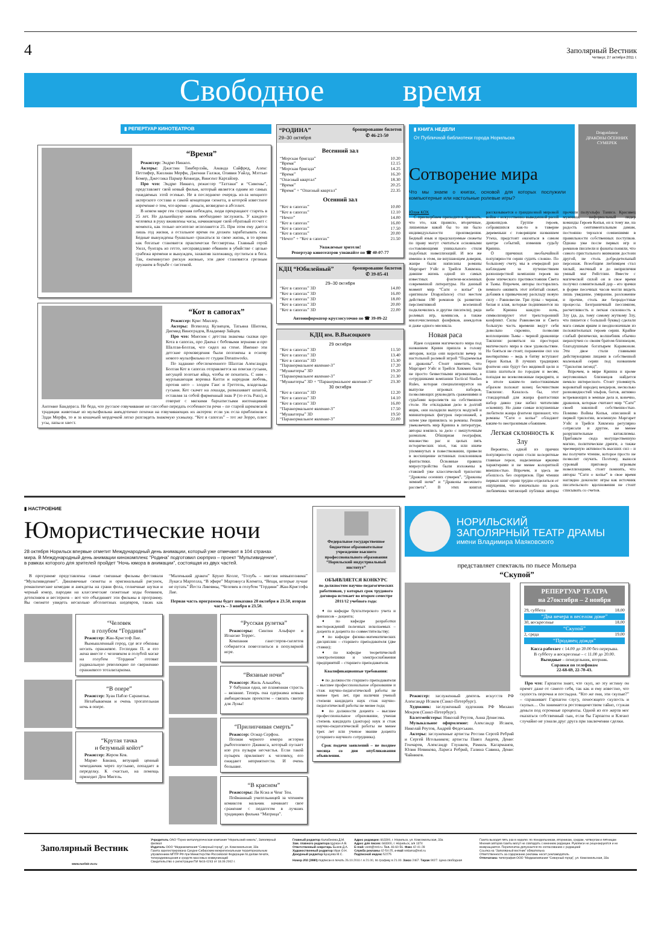4 Заполярный Вестник
Четверг, 27 октября 2011 г.
Свободное время
▮ РЕПЕРТУАР КИНОТЕАТРОВ
“Время”
Режиссер: Эндрю Никкол.
Актеры: Джастин Тимберлэйк, Аманда Сайфред, Алекс Петтифер, Киллиан Мерфи, Джонни Галэки, Оливия Уайлд, Мэттью Бомер, Джессика Паркер Кеннеди, Винсент Картайзер.
Про что: Эндрю Никкол, режиссер “Таттаки” и “Симоны”, представляет свой новый фильм, который является одним из самых ожидаемых этой осенью. Не в последнюю очередь из-за мощного актерского состава и самой концепции сюжета, в которой известное изречение о том, что время – деньги, возведено в абсолют.
В новом мире ген старения побежден, люди прекращают стареть в 25 лет. Но дальнейшую жизнь необходимо заслужить. У каждого человека в руку вживлены часы, начинающие свой обратный отсчет с момента, как только носителю исполняется 25. При этом ему дается лишь год жизни, а остальное время он должен зарабатывать сам. Бедные вынуждены буквально сражаться за свою жизнь, в то время как богатые становятся практически бессмертны. Главный герой Уилл, бунтарь из гетто, несправедливо обвинен в убийстве с целью грабежа времени и вынужден, захватив заложницу, пуститься в бега. Так, ежеминутно рискуя жизнью, эти двое становятся грозным оружием в борьбе с системой.
“Кот в сапогах”
Режиссер: Крис Миллер.
Актеры: Всеволод Кузнецов, Татьяна Шитова, Диомид Виноградов, Владимир Зайцев.
Про что: Многим с детства знакомы сказки про Кота в сапогах, про Джека с бобовыми зернами и про Шалтая-Болтая, что сидел на стене. Именно эти детские произведения были положены в основу нового мультфильма от студии Dreamworks.
По заданию обеспокоенного Шалтая Александра Болтая Кот в сапогах отправляется на поиски гусыни, несущей золотые яйца, чтобы ее похитить. С ним – мурлыкающая воровка Китти и народная любовь, против него – злодеи Ганс и Греттель, владельцы гусыни. Кот скачет на лошади, размахивает шпагой, оставляя за собой фирменный знак Р (то есть Puss), и говорит с мягкими бархатистыми интонациями Антонио Бандераса. Не беда, что русское озвучивание не способно передать особенности речи – по старой шрековской традиции животные из мультфильма анекдотично похожи на озвучивающих их актеров: если уж осла приблизили к Эдди Мерфи, то и за кошачьей мордочкой легко разглядеть знакомую ухмылку. “Кот в сапогах” – тот же Зорро, плюс усы, лапы и хвост.
“РОДИНА”
29–30 октября бронирование билетов
✆ 46-23-50
Весенний зал
| “Морская бригада” | 10.20 |
| “Время” | 12.15 |
| “Морская бригада” | 14.25 |
| “Время” | 16.20 |
| “Опасный квартал” | 18.30 |
| “Время” | 20.25 |
| “Время” + “Опасный квартал” | 22.35 |
Осенний зал
| “Кот в сапогах” | 10.00 |
| “Кот в сапогах” | 12.10 |
| “Нечто” | 14.00 |
| “Кот в сапогах” | 16.00 |
| “Кот в сапогах” | 17.50 |
| “Кот в сапогах” | 20.00 |
| “Нечто” + “Кот в сапогах” | 21.50 |
Уважаемые зрители!
Репертуар кинотеатров узнавайте по ☎ 40-07-77
КДЦ “Юбилейный” бронирование билетов
✆ 39-85-41
29–30 октября
| “Кот в сапогах” 3D | 14.00 |
| “Кот в сапогах” 3D | 16.00 |
| “Кот в сапогах” 3D | 18.00 |
| “Кот в сапогах” 3D | 20.00 |
| “Кот в сапогах” 3D | 22.00 |
Автоинформатор круглосуточно по ☎ 39-09-22
КДЦ им. В.Высоцкого
29 октября
| “Кот в сапогах” 3D | 11.50 |
| “Кот в сапогах” 3D | 13.40 |
| “Кот в сапогах” 3D | 15.30 |
| “Паранормальное явление-3” | 17.20 |
| “Мушкетеры” 3D | 19.20 |
| “Паранормальное явление-3” | 21.30 |
| “Мушкетеры” 3D + “Паранормальное явление-3” | 23.30 |
30 октября
| “Кот в сапогах” 3D | 12.20 |
| “Кот в сапогах” 3D | 14.10 |
| “Кот в сапогах” 3D | 16.00 |
| “Паранормальное явление-3” | 17.50 |
| “Мушкетеры” 3D | 19.50 |
| “Паранормальное явление-3” | 22.00 |
▮ КНИГА НЕДЕЛИ
От Публичной библиотеки города Норильска
Dragonlance
ДРАКОНЫ ОСЕННИХ СУМЕРЕК
Сотворение мира
Что мы знаем о книгах, основой для которых послужили компьютерные или настольные ролевые игры?
Юлия КОХ
С прискорбием приходится признать, что это, как правило, вторичные, лишенные какой бы то ни было индивидуальности произведения. Бедный язык и предсказуемые сюжеты по праву могут считаться основными составляющими уникального стиля подобных новеллизаций. И все же именно в этом, не внушающем доверия, жанре были написаны романы Маргарет Уэйс и Трейси Хикмэна, давшие жизнь одной из самых известных фэнтези-вселенных современной литературы. На данный момент мир “Саги о копье” (в оригинале Dragonlance) стал местом действия 190 романов (к развитию перспективной вселенной подключились и другие писатели), ряда ролевых игр, комиксов, а также многочисленных фанфиков, анекдотов и даже одного мюзикла.
Новая раса
Идея создания магического мира под названием Кринн пришла в голову авторам, когда они коротали вечер за настольной ролевой игрой “Подземелья и драконы”. Стоит заметить, что Маргарет Уэйс и Трейси Хикмен были не просто безвестными игроманами, а сотрудниками компании Tactical Studies Rules, которая специализируется на выпуске игровых наборов, позволяющих руководить сражениями и судьбами королевств на собственном столе. Не откладывая дело в долгий ящик, они наладили выпуск модулей и миниатюрных фигурок персонажей, а затем уже принялись за романы. Решив увековечить мир Кринна в литературе, авторы взялись за дело с нешуточным размахом. Обширная география, множество рас и целых пять исторических эпох, так или иначе упомянутых в повествовании, привели в восхищение истинных поклонников фантастики. Основные правила мироустройства были изложены в ставшей уже классической трилогии: “Драконы осенних сумерек”, “Драконы зимней ночи” и “Драконы весеннего рассвета”. В этих книгах рассказывается о грандиозной мировой войне с искусственно выведенной расой драконидов. Группе героев, собравшихся как-то в таверне деревеньки с говорящим названием Утеха, предстоит оказаться в самом центре событий, изменив судьбу Кринна.
О причинах необычайной популярности серии судить сложно. По большому счету, мы в очередной раз наблюдаем за путешествием разношерстной компании героев на фоне эпического противостояния Света и Тьмы. Впрочем, авторы постарались немного оживить этот избитый сюжет, добавив к привычному раскладу новую силу – Равновесие. Три луны – черная, белая и алая, которые поднимаются на небо Кринна каждую ночь, символизируют этот трехсторонний конфликт. Силы Равновесия и Света большую часть времени ведут себя довольно скромно, позволяя воплощению Тьмы – черной драконице Такхизис развиться на просторах магического мира в свое удовольствие. Но бояться не стоит, поражение сил зла неотвратимо – ведь в битву вступают Герои Копья. В лучших традициях фэнтези они будут без видимой цели и плана шататься по городам и весям, попадая во всевозможные передряги, и в итоге каким-то непостижимым образом положат конец бесчинствам Такхизис. Казалось бы, этот стандартный для жанра фантастики набор давно уже набил читателям оскомину. Но даже самые искушенные любители жанра фэнтези признают, что романы “Саги о копье” обладают каким-то неотразимым обаянием.
Легкая склонность к Злу
Вероятно, одной из причин популярности серии стали колоритные главные герои, наделенные яркими характерами и не менее колоритной внешностью. Впрочем, и здесь не обошлось без сюрпризов. При чтении первых книг серии трудно отделаться от ощущения, что изначально на роль любимчика читающей публики авторы прочили полуэльфа Таниса. Красавец мужчина, неформальный лидер команды Героев Копья, он к тому же, на радость сентиментальным дамам, постоянно терзался сомнениями в правильности собственных поступков. Однако уже после первых игр и романов писатели и фанаты поняли, что самого пристального внимания достоин другой, не столь добродетельный персонаж. Всеобщим любимцем стал хилый, желчный и до неприличия умный маг Рейстлин. Вместе с магической силой он в свое время получил сомнительный дар – его зрачки в форме песочных часов могли видеть лишь увядание, умирание, разложение и прочие, столь же безрадостные процессы. Безграничный пессимизм, расчетливость и легкая склонность к Злу (да, да, тому самому жуткому Злу, что пишется с большой буквы) сделали мага самым ярким и неоднозначным из положительных героев серии. Крайне слабый физически, волшебник обычно неразлучен со своим братом-близнецом, благодушным богатырем Карамоном. Эти двое стали главными действующими лицами в собственной маленькой серии под названием “Трилогия легенд”.
Впрочем, в мире Кринна и кроме неугомонных близнецов найдется немало интересного. Стоит упомянуть вороватый народец кендеров, несколько разновидностей эльфов, богов, активно встревающих в земные дела и, конечно, драконов, которые считают мир “Саги” своей законной собственностью. Помимо Войны Копья, описанной в первой трилогии, вселенную Маргарет Уэйс и Трейси Хикмэна регулярно сотрясали и другие, не менее разрушительные катаклизмы. Прибавьте сюда могущественную магию, политические дрязги, а также чрезмерную активность высших сил – и вы получите чтение, которое просто не позволит скучать. Поэтому, вынося суровый приговор игровым новеллизациям, стоит помнить, что авторы “Саги о копье” в свое время наглядно доказали: игры как источник писательского вдохновения не стоит списывать со счетов.
▮ НАСТРОЕНИЕ
Юмористические ночи
28 октября Норильск впервые отметит Международный день анимации, который уже отмечают в 104 странах мира. В Международный день анимации кинокомплекс “Родина” подготовил сюрприз – проект “Мультивидение”, в рамках которого для зрителей пройдет “Ночь юмора в анимации”, состоящая из двух частей.
В программе представлены самые смешные фильмы фестиваля “Мультивидение”. Динамичные сюжеты и оригинальный рисунок, романтические комедии и анекдоты на грани фола, солнечные шутки и черный юмор, пародии на классические сюжетные ходы боевиков, детективов и вестернов – вот что объединяет эти фильмы в программу. Вы сможете увидеть несколько абсолютных шедевров, таких как “Маленький дракон” Бруно Колле, “Голубь – миссия невыполнима” Лукаса Мартелла, “В эфире” Мартинуса Клемета, “Вещи, которые лучше не путать” Йоста Лиювмы, “Человек в голубом “Гордини” Жан-Кристофа Лие.
Первая часть программы будет показана 28 октября в 23.50, вторая часть – 3 ноября в 23.50.
“Человек
в голубом “Гордини”
Режиссер: Жан-Кристоф Лие.
Вымышленный город, где все обязаны носить оранжевое. Господин П. и его жена вместе с человеком в голубой маске на голубом “Гордини” готовят радикальную революцию по свержению оранжевого тоталитаризма.
“В опере”
Режиссер: Хуан Пабло Сарамелья.
Незабываемая и очень трогательная ночь в опере.
“Крутая тачка
и безумный койот”
Режиссер: Жером Ков.
Марио Банана, везущий ценный чемоданчик через пустыню, попадает в переделку. К счастью, на помощь приходит Дон Мигель.
“Русская рулетка”
Режиссеры: Синтия Альфаро и Игнасио Торрес.
Компания гангстеров-скелетов собирается повеселиться в популярной игре.
“Вязаные ночи”
Режиссер: Жиль Алькабец.
У бабушки одна, но пламенная страсть – вязание. Теперь она одержима новым амбициозным проектом – связать свитер для Луны!
“Прилипчивая смерть”
Режиссер: Осмар Серфон.
Полная черного юмора история рыбоголового Джинкса, который пускает изо рта пузыри несчастья. Если такой пузырек прилипнет к человеку, его ожидают неприятности. И очень большие.
“В красном”
Режиссеры: Ли Ксиа и Ченг Тен.
Пойманный учительницей за чтением комиксов мальчик начинает свое сражение с педагогом в лучших традициях фильма “Матрица”.
Федеральное государственное бюджетное образовательное учреждение высшего профессионального образования “Норильский индустриальный институт”
ОБЪЯВЛЯЕТСЯ КОНКУРС
по должностям научно-педагогических работников, у которых срок трудового договора истекает во втором семестре 2011/12 учебного года:
➧ по кафедре бухгалтерского учета и финансов – доцента;
➧ по кафедре разработки месторождений полезных ископаемых – доцента и доцента по совместительству;
➧ по кафедре физико-математических дисциплин – старшего преподавателя (две ставки);
➧ по кафедре теоретической электротехники и электроснабжения предприятий – старшего преподавателя.
Квалификационные требования:
● по должности старшего преподавателя – высшее профессиональное образование и стаж научно-педагогической работы не менее трех лет, при наличии ученой степени кандидата наук стаж научно-педагогической работы не менее года;
● по должности доцента – высшее профессиональное образование, ученая степень кандидата (доктора) наук и стаж научно-педагогической работы не менее трех лет или ученое звание доцента (старшего научного сотрудника).
Срок подачи заявлений – не позднее месяца со дня опубликования объявления.
НОРИЛЬСКИЙ
ЗАПОЛЯРНЫЙ ТЕАТР ДРАМЫ
имени Владимира Маяковского
представляет спектакль по пьесе Мольера
“Скупой”
Режиссер: заслуженный деятель искусств РФ Александр Исаков (Санкт-Петербург).
Художник: заслуженный художник РФ Михаил Мокров (Санкт-Петербург).
Балетмейстеры: Николай Реутов, Анна Денисова.
Музыкальное оформление: Александр Исаков, Николай Реутов, Андрей Федоськин.
Актеры: заслуженные артисты России Сергей Ребрий и Сергей Игольников; артисты Павел Авдеев, Денис Гончаров, Александр Глушков, Рамиль Кагарманов, Юлия Новикова, Лариса Ребрий, Галина Савина, Денис Чайников.
РЕПЕРТУАР ТЕАТРА
на 27октября – 2 ноября
| 29, суббота | 18.00 |
| “Два вечера в веселом доме” | |
| 30, воскресенье | 18.00 |
| “Скупой” | |
| 2, среда | 19.00 |
| “Продавец дождя” | |
Касса работает с 14.00 до 20.00 без перерыва.
В субботу и воскресенье – с 11.00 до 20.00.
Выходные – понедельник, вторник.
Справки по телефонам
22-68-69, 22-70-43.
Про что: Гарпагон знает, что скуп, но эту истину он прячет даже от самого себя, так как и ему известно, что скупость порочна и постыдна. “Кто же они, эти скупые?” – спрашивает Гарпагон слугу, поносящего скупость и скупых… Он занимается ростовщичеством тайно, ссужая деньги под огромные проценты. Одной из его жертв мог оказаться собственный сын, если бы Гарпагон и Клеант случайно не узнали друг друга при заключении сделки.
Заполярный Вестник
www.norilsk-zv.ru
Учредитель ОАО “Горно-металлургическая компания “Норильский никель”, Заполярный филиал
Издатель ООО “Медиакомпания “Северный город”, ул. Комсомольская, 33а
Газета зарегистрирована Средне-Сибирским межрегиональным территориальным управлением МПТР РФ при Министерстве Российской Федерации по делам печати, телерадиовещания и средств массовых коммуникаций
Свидетельство о регистрации ПИ №16-0243 от 18.09.2002 г.
Главный редактор Калабекова Д.М.
Зам. главного редактора Цуркан А.В.
Ответственный секретарь Быков Д.А.
Художественный редактор Ирук О.Н.
Дежурный редактор Бушуева М.С.
Адрес редакции: 663300, г. Норильск, ул. Комсомольская, 33а
Адрес для писем: 663300, г. Норильск, а/я 1374
E-mail: vesti@nrd.ru. Тел. 46-60-56. Факс 42-41-28
Служба рекламы 42-54-25, e-mail reklama@nrd.ru
Подписной индекс 52275
Номер 202 (3980) подписан в печать 26.10.2011 г. в 21.00, по графику в 21.00. Заказ 2467. Тираж 9027. Цена свободная
Газета выходит пять раз в неделю: по понедельникам, вторникам, средам, четвергам и пятницам
Мнения авторов газеты могут не совпадать с мнением редакции. Рукописи не рецензируются и не возвращаются. Перепечатка допускается по согласованию с редакцией
Ссылка на “Заполярный вестник” обязательна
Ответственность за содержание рекламы несет рекламодатель
Отпечатано: типография ООО “Медиакомпания “Северный город”, ул. Комсомольская, 33а